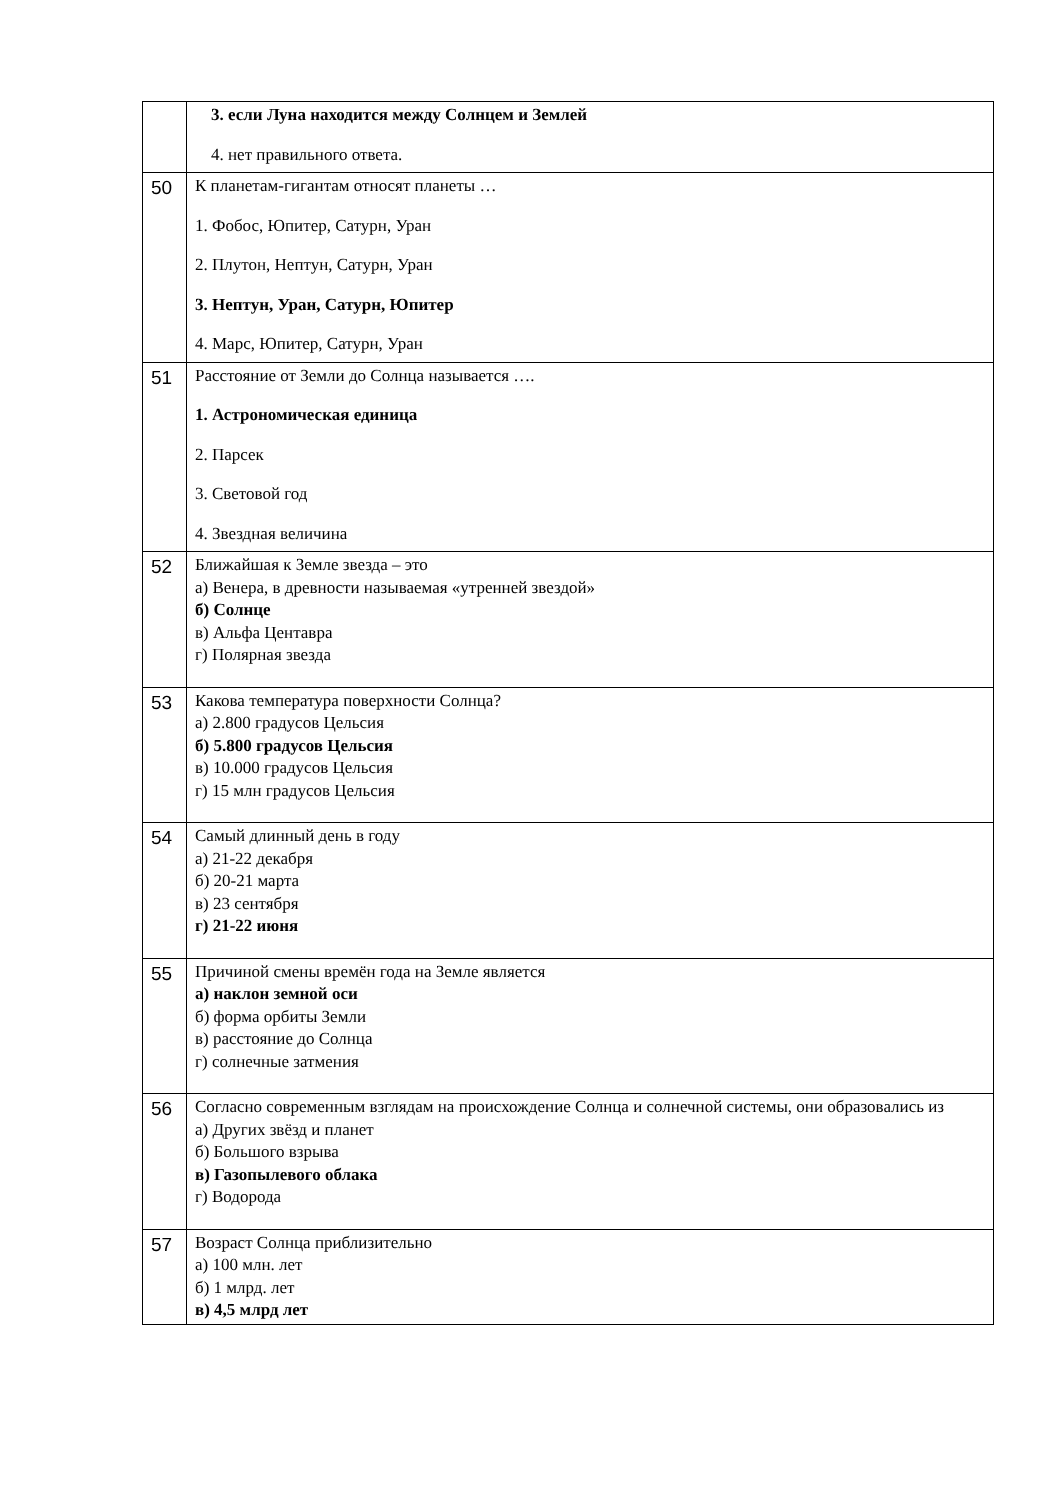| | 3. если Луна находится между Солнцем и Землей 4. нет правильного ответа. |
| 50 | К планетам-гигантам относят планеты … 1. Фобос, Юпитер, Сатурн, Уран 2. Плутон, Нептун, Сатурн, Уран 3. Нептун, Уран, Сатурн, Юпитер 4. Марс, Юпитер, Сатурн, Уран |
| 51 | Расстояние от Земли до Солнца называется …. 1. Астрономическая единица 2. Парсек 3. Световой год 4. Звездная величина |
| 52 | Ближайшая к Земле звезда – это а) Венера, в древности называемая «утренней звездой» б) Солнце в) Альфа Центавра г) Полярная звезда |
| 53 | Какова температура поверхности Солнца? а) 2.800 градусов Цельсия б) 5.800 градусов Цельсия в) 10.000 градусов Цельсия г) 15 млн градусов Цельсия |
| 54 | Самый длинный день в году а) 21-22 декабря б) 20-21 марта в) 23 сентября г) 21-22 июня |
| 55 | Причиной смены времён года на Земле является а) наклон земной оси б) форма орбиты Земли в) расстояние до Солнца г) солнечные затмения |
| 56 | Согласно современным взглядам на происхождение Солнца и солнечной системы, они образовались из а) Других звёзд и планет б) Большого взрыва в) Газопылевого облака г) Водорода |
| 57 | Возраст Солнца приблизительно а) 100 млн. лет б) 1 млрд. лет в) 4,5 млрд лет |